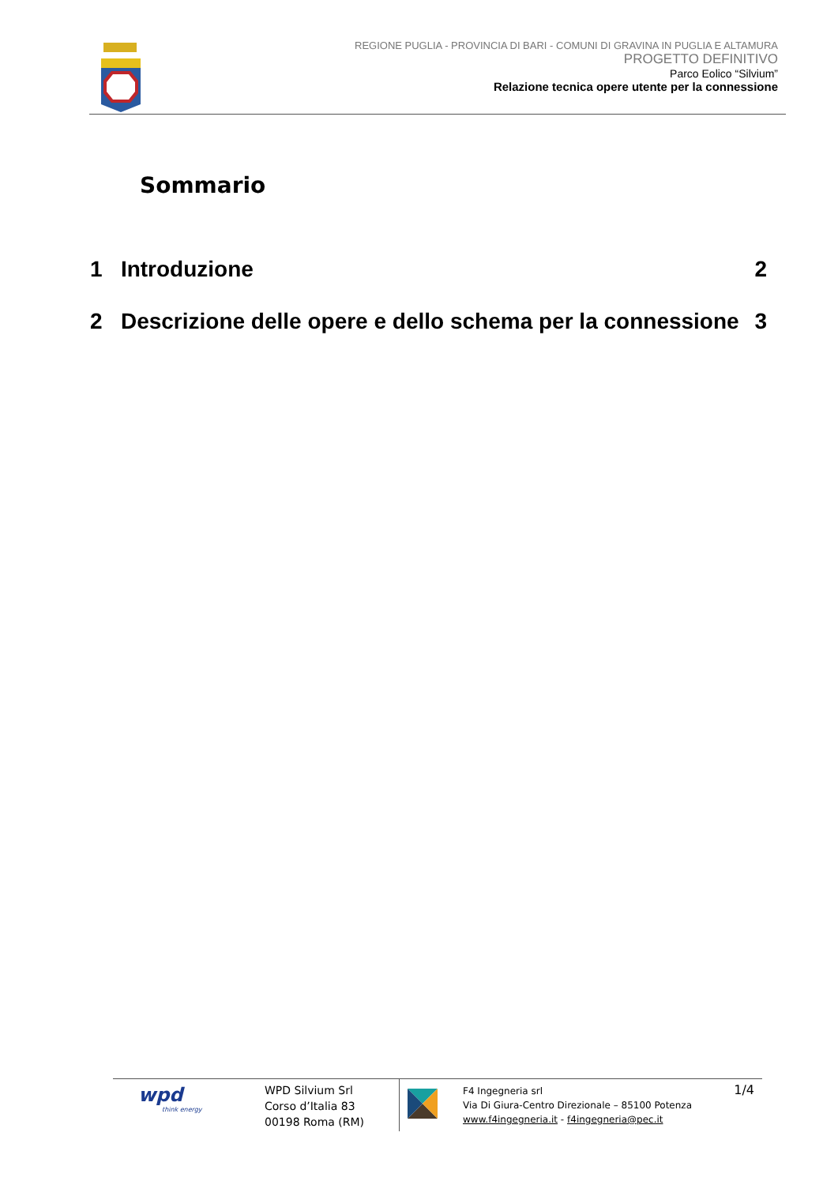REGIONE PUGLIA - PROVINCIA DI BARI - COMUNI DI GRAVINA IN PUGLIA E ALTAMURA
PROGETTO DEFINITIVO
Parco Eolico “Silvium”
Relazione tecnica opere utente per la connessione
Sommario
1 Introduzione 2
2 Descrizione delle opere e dello schema per la connessione 3
wpd
think energy
WPD Silvium Srl
Corso d’Italia 83
00198 Roma (RM)
F4 Ingegneria srl
Via Di Giura-Centro Direzionale – 85100 Potenza
www.f4ingegneria.it - f4ingegneria@pec.it
1/4